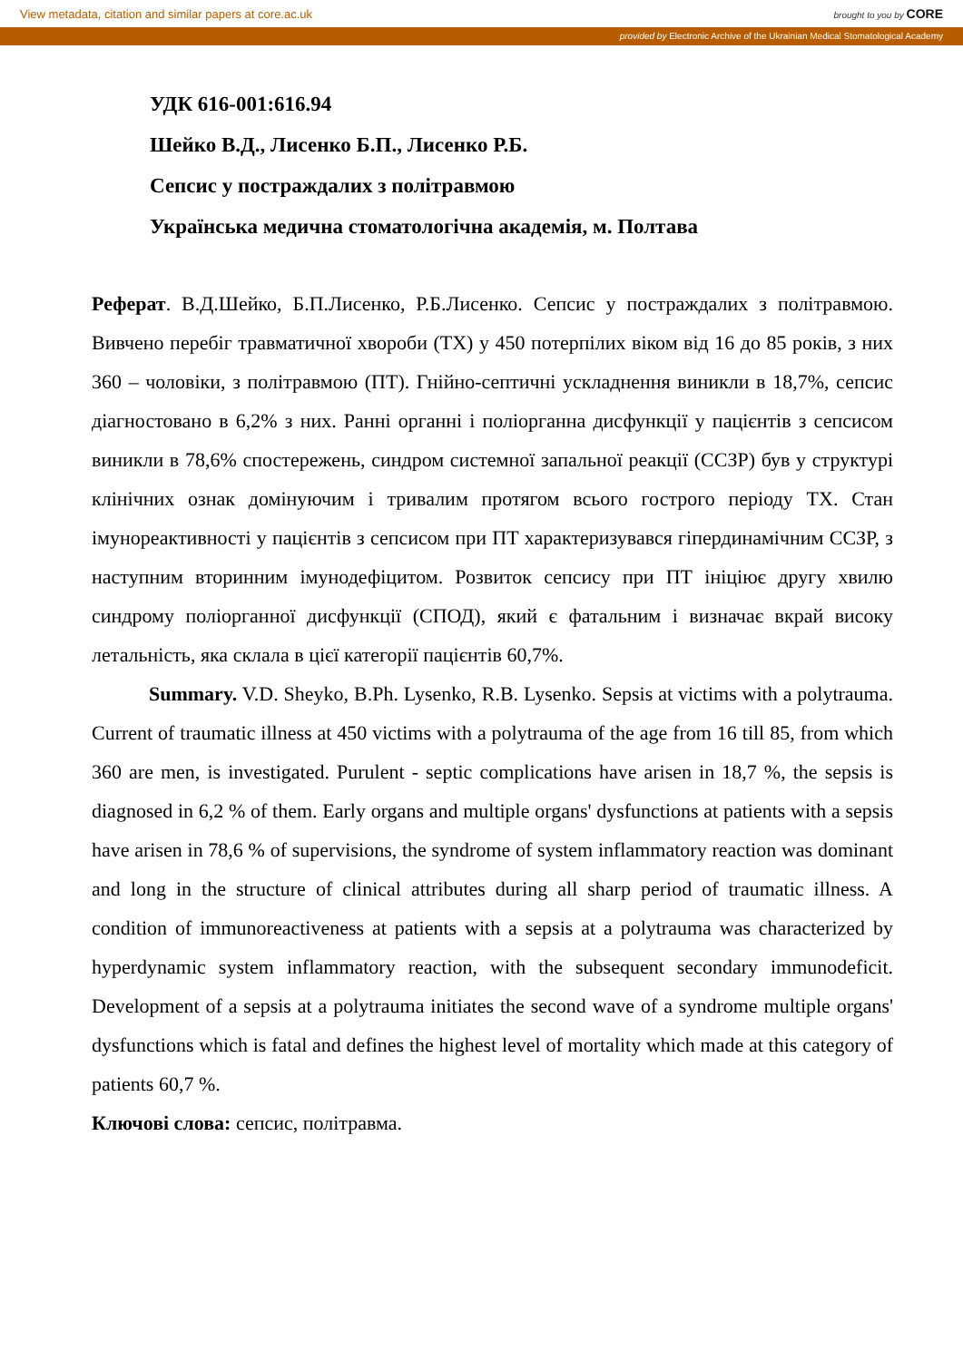View metadata, citation and similar papers at core.ac.uk brought to you by CORE
provided by Electronic Archive of the Ukrainian Medical Stomatological Academy
УДК 616-001:616.94
Шейко В.Д., Лисенко Б.П., Лисенко Р.Б.
Сепсис у постраждалих з політравмою
Українська медична стоматологічна академія, м. Полтава
Реферат. В.Д.Шейко, Б.П.Лисенко, Р.Б.Лисенко. Сепсис у постраждалих з політравмою. Вивчено перебіг травматичної хвороби (ТХ) у 450 потерпілих віком від 16 до 85 років, з них 360 – чоловіки, з політравмою (ПТ). Гнійно-септичні ускладнення виникли в 18,7%, сепсис діагностовано в 6,2% з них. Ранні органні і поліорганна дисфункції у пацієнтів з сепсисом виникли в 78,6% спостережень, синдром системної запальної реакції (ССЗР) був у структурі клінічних ознак домінуючим і тривалим протягом всього гострого періоду ТХ. Стан імунореактивності у пацієнтів з сепсисом при ПТ характеризувався гіпердинамічним ССЗР, з наступним вторинним імунодефіцитом. Розвиток сепсису при ПТ ініціює другу хвилю синдрому поліорганної дисфункції (СПОД), який є фатальним і визначає вкрай високу летальність, яка склала в цієї категорії пацієнтів 60,7%.
Summary. V.D. Sheyko, B.Ph. Lysenko, R.B. Lysenko. Sepsis at victims with a polytrauma. Current of traumatic illness at 450 victims with a polytrauma of the age from 16 till 85, from which 360 are men, is investigated. Purulent - septic complications have arisen in 18,7 %, the sepsis is diagnosed in 6,2 % of them. Early organs and multiple organs' dysfunctions at patients with a sepsis have arisen in 78,6 % of supervisions, the syndrome of system inflammatory reaction was dominant and long in the structure of clinical attributes during all sharp period of traumatic illness. A condition of immunoreactiveness at patients with a sepsis at a polytrauma was characterized by hyperdynamic system inflammatory reaction, with the subsequent secondary immunodeficit. Development of a sepsis at a polytrauma initiates the second wave of a syndrome multiple organs' dysfunctions which is fatal and defines the highest level of mortality which made at this category of patients 60,7 %.
Ключові слова: сепсис, політравма.